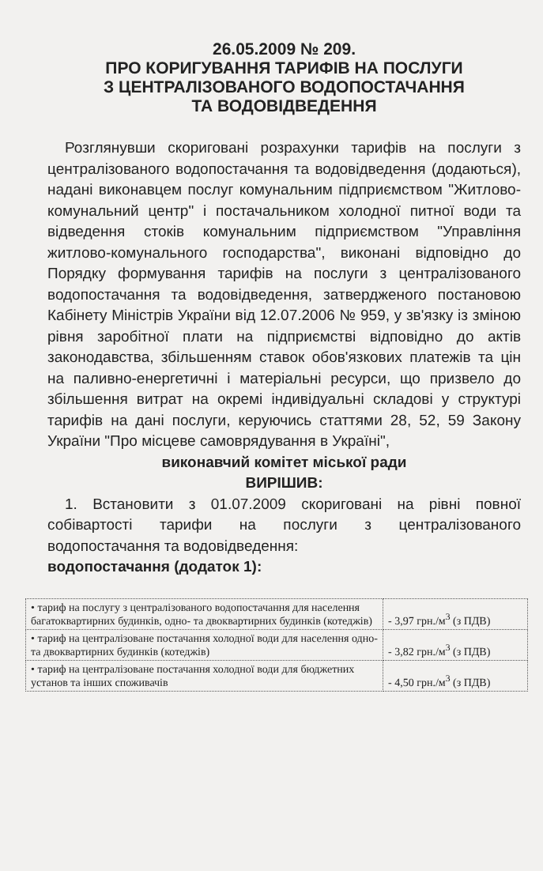26.05.2009 № 209.
ПРО КОРИГУВАННЯ ТАРИФІВ НА ПОСЛУГИ
З ЦЕНТРАЛІЗОВАНОГО ВОДОПОСТАЧАННЯ
ТА ВОДОВІДВЕДЕННЯ
Розглянувши скориговані розрахунки тарифів на послуги з централізованого водопостачання та водовідведення (додаються), надані виконавцем послуг комунальним підприємством "Житлово-комунальний центр" і постачальником холодної питної води та відведення стоків комунальним підприємством "Управління житлово-комунального господарства", виконані відповідно до Порядку формування тарифів на послуги з централізованого водопостачання та водовідведення, затвердженого постановою Кабінету Міністрів України від 12.07.2006 № 959, у зв'язку із зміною рівня заробітної плати на підприємстві відповідно до актів законодавства, збільшенням ставок обов'язкових платежів та цін на паливно-енергетичні і матеріальні ресурси, що призвело до збільшення витрат на окремі індивідуальні складові у структурі тарифів на дані послуги, керуючись статтями 28, 52, 59 Закону України "Про місцеве самоврядування в Україні",
виконавчий комітет міської ради
ВИРІШИВ:
1. Встановити з 01.07.2009 скориговані на рівні повної собівартості тарифи на послуги з централізованого водопостачання та водовідведення:
водопостачання (додаток 1):
| • тариф на послугу з централізованого водопостачання для населення багатоквартирних будинків, одно- та двоквартирних будинків (котеджів) | - 3,97 грн./м<sup>3</sup> (з ПДВ) |
| • тариф на централізоване постачання холодної води для населення одно- та двоквартирних будинків (котеджів) | - 3,82 грн./м<sup>3</sup> (з ПДВ) |
| • тариф на централізоване постачання холодної води для бюджетних установ та інших споживачів | - 4,50 грн./м<sup>3</sup> (з ПДВ) |